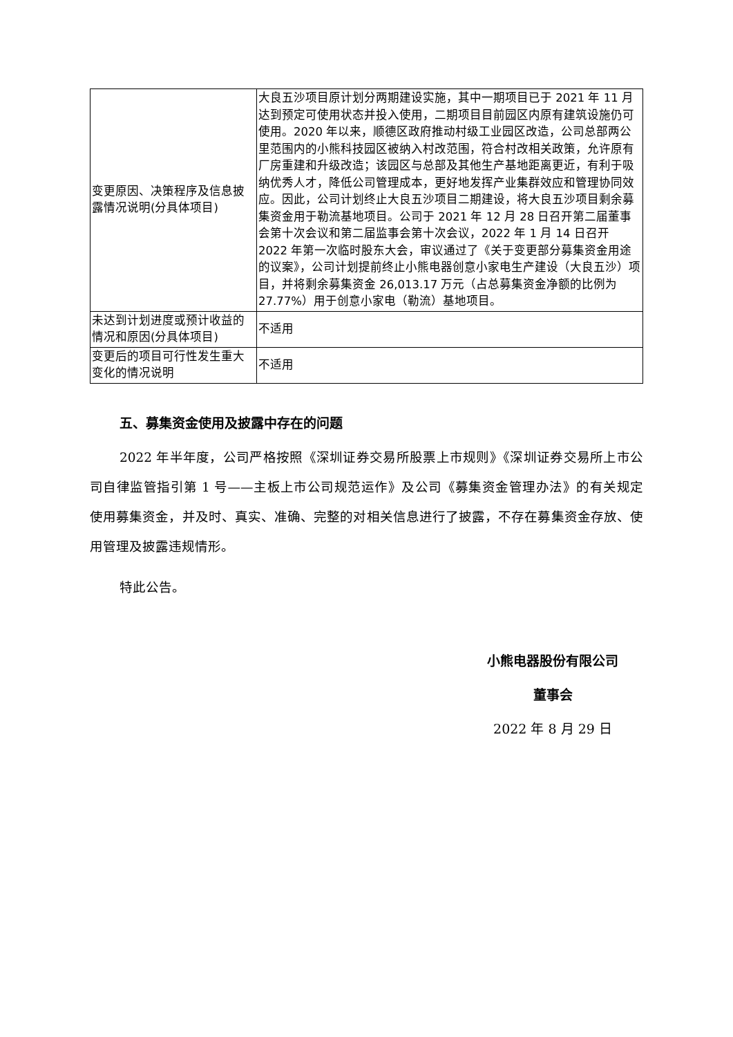| 变更原因、决策程序及信息披露情况说明(分具体项目) | 大良五沙项目原计划分两期建设实施，其中一期项目已于 2021 年 11 月达到预定可使用状态并投入使用，二期项目目前园区内原有建筑设施仍可使用。2020 年以来，顺德区政府推动村级工业园区改造，公司总部两公里范围内的小熊科技园区被纳入村改范围，符合村改相关政策，允许原有厂房重建和升级改造；该园区与总部及其他生产基地距离更近，有利于吸纳优秀人才，降低公司管理成本，更好地发挥产业集群效应和管理协同效应。因此，公司计划终止大良五沙项目二期建设，将大良五沙项目剩余募集资金用于勒流基地项目。公司于 2021 年 12 月 28 日召开第二届董事会第十次会议和第二届监事会第十次会议，2022 年 1 月 14 日召开 2022 年第一次临时股东大会，审议通过了《关于变更部分募集资金用途的议案》，公司计划提前终止小熊电器创意小家电生产建设（大良五沙）项目，并将剩余募集资金 26,013.17 万元（占总募集资金净额的比例为 27.77%）用于创意小家电（勒流）基地项目。 |
| 未达到计划进度或预计收益的情况和原因(分具体项目) | 不适用 |
| 变更后的项目可行性发生重大变化的情况说明 | 不适用 |
五、募集资金使用及披露中存在的问题
2022 年半年度，公司严格按照《深圳证券交易所股票上市规则》《深圳证券交易所上市公司自律监管指引第 1 号——主板上市公司规范运作》及公司《募集资金管理办法》的有关规定使用募集资金，并及时、真实、准确、完整的对相关信息进行了披露，不存在募集资金存放、使用管理及披露违规情形。
特此公告。
小熊电器股份有限公司
董事会
2022 年 8 月 29 日